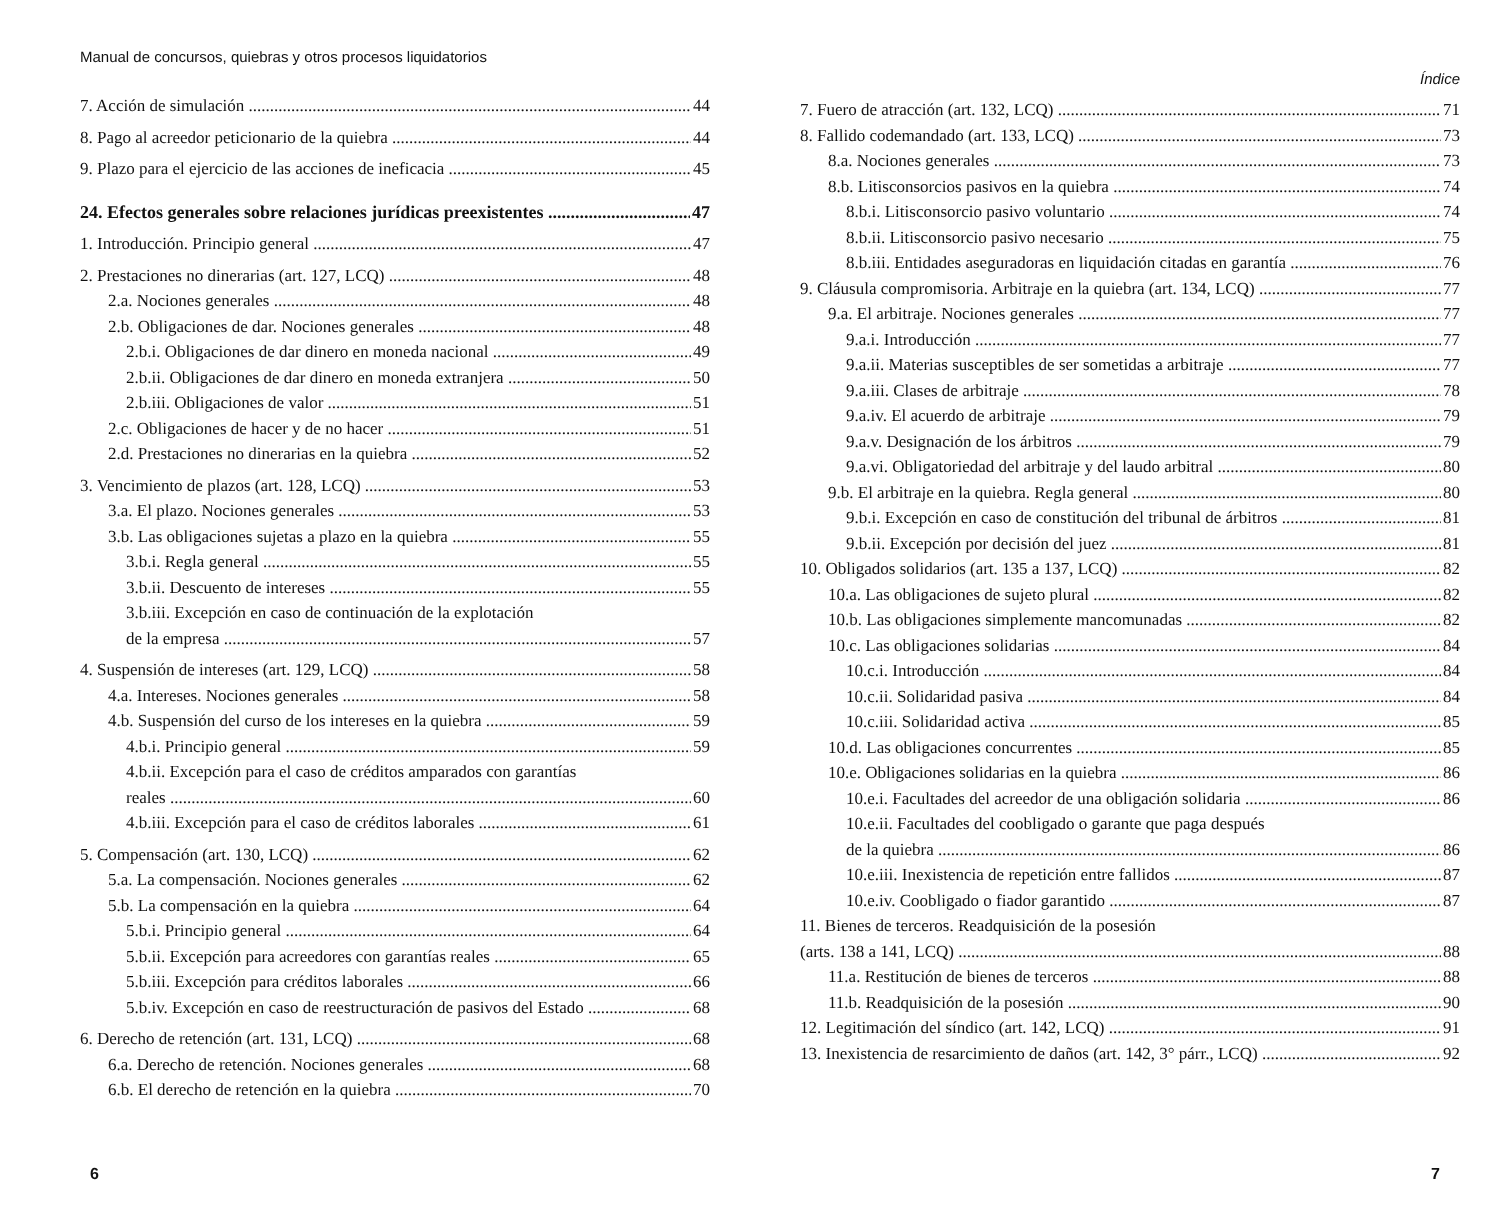Manual de concursos, quiebras y otros procesos liquidatorios
7. Acción de simulación 44
8. Pago al acreedor peticionario de la quiebra 44
9. Plazo para el ejercicio de las acciones de ineficacia 45
24. Efectos generales sobre relaciones jurídicas preexistentes 47
1. Introducción. Principio general 47
2. Prestaciones no dinerarias (art. 127, LCQ) 48
2.a. Nociones generales 48
2.b. Obligaciones de dar. Nociones generales 48
2.b.i. Obligaciones de dar dinero en moneda nacional 49
2.b.ii. Obligaciones de dar dinero en moneda extranjera 50
2.b.iii. Obligaciones de valor 51
2.c. Obligaciones de hacer y de no hacer 51
2.d. Prestaciones no dinerarias en la quiebra 52
3. Vencimiento de plazos (art. 128, LCQ) 53
3.a. El plazo. Nociones generales 53
3.b. Las obligaciones sujetas a plazo en la quiebra 55
3.b.i. Regla general 55
3.b.ii. Descuento de intereses 55
3.b.iii. Excepción en caso de continuación de la explotación
de la empresa 57
4. Suspensión de intereses (art. 129, LCQ) 58
4.a. Intereses. Nociones generales 58
4.b. Suspensión del curso de los intereses en la quiebra 59
4.b.i. Principio general 59
4.b.ii. Excepción para el caso de créditos amparados con garantías
reales 60
4.b.iii. Excepción para el caso de créditos laborales 61
5. Compensación (art. 130, LCQ) 62
5.a. La compensación. Nociones generales 62
5.b. La compensación en la quiebra 64
5.b.i. Principio general 64
5.b.ii. Excepción para acreedores con garantías reales 65
5.b.iii. Excepción para créditos laborales 66
5.b.iv. Excepción en caso de reestructuración de pasivos del Estado 68
6. Derecho de retención (art. 131, LCQ) 68
6.a. Derecho de retención. Nociones generales 68
6.b. El derecho de retención en la quiebra 70
6
Índice
7. Fuero de atracción (art. 132, LCQ) 71
8. Fallido codemandado (art. 133, LCQ) 73
8.a. Nociones generales 73
8.b. Litisconsorcios pasivos en la quiebra 74
8.b.i. Litisconsorcio pasivo voluntario 74
8.b.ii. Litisconsorcio pasivo necesario 75
8.b.iii. Entidades aseguradoras en liquidación citadas en garantía 76
9. Cláusula compromisoria. Arbitraje en la quiebra (art. 134, LCQ) 77
9.a. El arbitraje. Nociones generales 77
9.a.i. Introducción 77
9.a.ii. Materias susceptibles de ser sometidas a arbitraje 77
9.a.iii. Clases de arbitraje 78
9.a.iv. El acuerdo de arbitraje 79
9.a.v. Designación de los árbitros 79
9.a.vi. Obligatoriedad del arbitraje y del laudo arbitral 80
9.b. El arbitraje en la quiebra. Regla general 80
9.b.i. Excepción en caso de constitución del tribunal de árbitros 81
9.b.ii. Excepción por decisión del juez 81
10. Obligados solidarios (art. 135 a 137, LCQ) 82
10.a. Las obligaciones de sujeto plural 82
10.b. Las obligaciones simplemente mancomunadas 82
10.c. Las obligaciones solidarias 84
10.c.i. Introducción 84
10.c.ii. Solidaridad pasiva 84
10.c.iii. Solidaridad activa 85
10.d. Las obligaciones concurrentes 85
10.e. Obligaciones solidarias en la quiebra 86
10.e.i. Facultades del acreedor de una obligación solidaria 86
10.e.ii. Facultades del coobligado o garante que paga después
de la quiebra 86
10.e.iii. Inexistencia de repetición entre fallidos 87
10.e.iv. Coobligado o fiador garantido 87
11. Bienes de terceros. Readquisición de la posesión
(arts. 138 a 141, LCQ) 88
11.a. Restitución de bienes de terceros 88
11.b. Readquisición de la posesión 90
12. Legitimación del síndico (art. 142, LCQ) 91
13. Inexistencia de resarcimiento de daños (art. 142, 3° párr., LCQ) 92
7